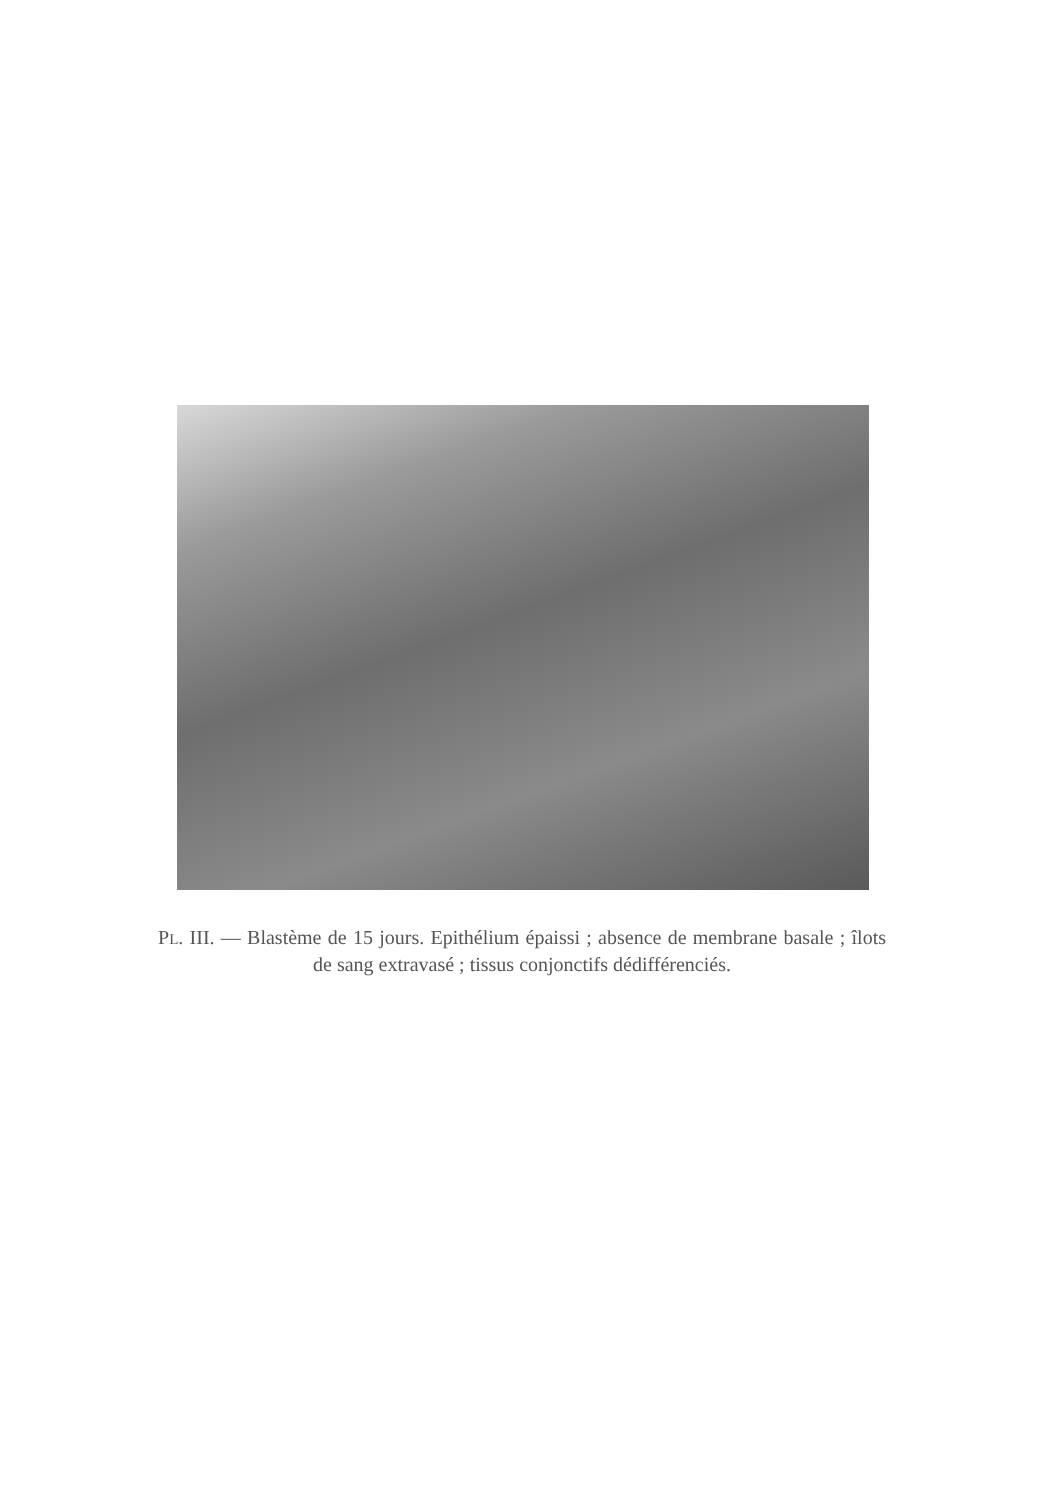PL. III. — Blastème de 15 jours. Epithélium épaissi ; absence de membrane basale ; îlots de sang extravasé ; tissus conjonctifs dédifférenciés.